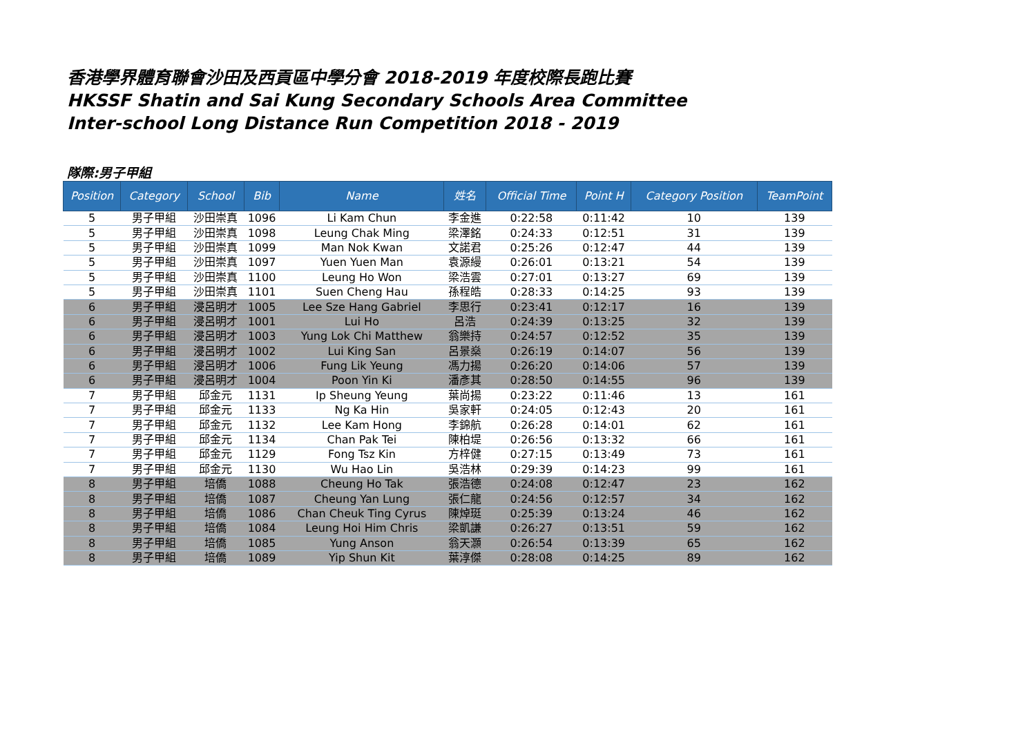香港學界體育聯會沙田及西貢區中學分會 2018-2019 年度校際長跑比賽
HKSSF Shatin and Sai Kung Secondary Schools Area Committee
Inter-school Long Distance Run Competition 2018 - 2019
隊際:男子甲組
| Position | Category | School | Bib | Name | 姓名 | Official Time | Point H | Category Position | TeamPoint |
| --- | --- | --- | --- | --- | --- | --- | --- | --- | --- |
| 5 | 男子甲組 | 沙田崇真 | 1096 | Li Kam Chun | 李金進 | 0:22:58 | 0:11:42 | 10 | 139 |
| 5 | 男子甲組 | 沙田崇真 | 1098 | Leung Chak Ming | 梁澤銘 | 0:24:33 | 0:12:51 | 31 | 139 |
| 5 | 男子甲組 | 沙田崇真 | 1099 | Man Nok Kwan | 文諾君 | 0:25:26 | 0:12:47 | 44 | 139 |
| 5 | 男子甲組 | 沙田崇真 | 1097 | Yuen Yuen Man | 袁源縵 | 0:26:01 | 0:13:21 | 54 | 139 |
| 5 | 男子甲組 | 沙田崇真 | 1100 | Leung Ho Won | 梁浩雲 | 0:27:01 | 0:13:27 | 69 | 139 |
| 5 | 男子甲組 | 沙田崇真 | 1101 | Suen Cheng Hau | 孫程皓 | 0:28:33 | 0:14:25 | 93 | 139 |
| 6 | 男子甲組 | 浸呂明才 | 1005 | Lee Sze Hang Gabriel | 李思行 | 0:23:41 | 0:12:17 | 16 | 139 |
| 6 | 男子甲組 | 浸呂明才 | 1001 | Lui Ho | 呂浩 | 0:24:39 | 0:13:25 | 32 | 139 |
| 6 | 男子甲組 | 浸呂明才 | 1003 | Yung Lok Chi Matthew | 翁樂持 | 0:24:57 | 0:12:52 | 35 | 139 |
| 6 | 男子甲組 | 浸呂明才 | 1002 | Lui King San | 呂景燊 | 0:26:19 | 0:14:07 | 56 | 139 |
| 6 | 男子甲組 | 浸呂明才 | 1006 | Fung Lik Yeung | 馮力揚 | 0:26:20 | 0:14:06 | 57 | 139 |
| 6 | 男子甲組 | 浸呂明才 | 1004 | Poon Yin Ki | 潘彥其 | 0:28:50 | 0:14:55 | 96 | 139 |
| 7 | 男子甲組 | 邱金元 | 1131 | Ip Sheung Yeung | 葉尚揚 | 0:23:22 | 0:11:46 | 13 | 161 |
| 7 | 男子甲組 | 邱金元 | 1133 | Ng Ka Hin | 吳家軒 | 0:24:05 | 0:12:43 | 20 | 161 |
| 7 | 男子甲組 | 邱金元 | 1132 | Lee Kam Hong | 李錦航 | 0:26:28 | 0:14:01 | 62 | 161 |
| 7 | 男子甲組 | 邱金元 | 1134 | Chan Pak Tei | 陳柏堤 | 0:26:56 | 0:13:32 | 66 | 161 |
| 7 | 男子甲組 | 邱金元 | 1129 | Fong Tsz Kin | 方梓健 | 0:27:15 | 0:13:49 | 73 | 161 |
| 7 | 男子甲組 | 邱金元 | 1130 | Wu Hao Lin | 吳浩林 | 0:29:39 | 0:14:23 | 99 | 161 |
| 8 | 男子甲組 | 培僑 | 1088 | Cheung Ho Tak | 張浩德 | 0:24:08 | 0:12:47 | 23 | 162 |
| 8 | 男子甲組 | 培僑 | 1087 | Cheung Yan Lung | 張仁龍 | 0:24:56 | 0:12:57 | 34 | 162 |
| 8 | 男子甲組 | 培僑 | 1086 | Chan Cheuk Ting Cyrus | 陳焯珽 | 0:25:39 | 0:13:24 | 46 | 162 |
| 8 | 男子甲組 | 培僑 | 1084 | Leung Hoi Him Chris | 梁凱謙 | 0:26:27 | 0:13:51 | 59 | 162 |
| 8 | 男子甲組 | 培僑 | 1085 | Yung Anson | 翁天灝 | 0:26:54 | 0:13:39 | 65 | 162 |
| 8 | 男子甲組 | 培僑 | 1089 | Yip Shun Kit | 葉淳傑 | 0:28:08 | 0:14:25 | 89 | 162 |